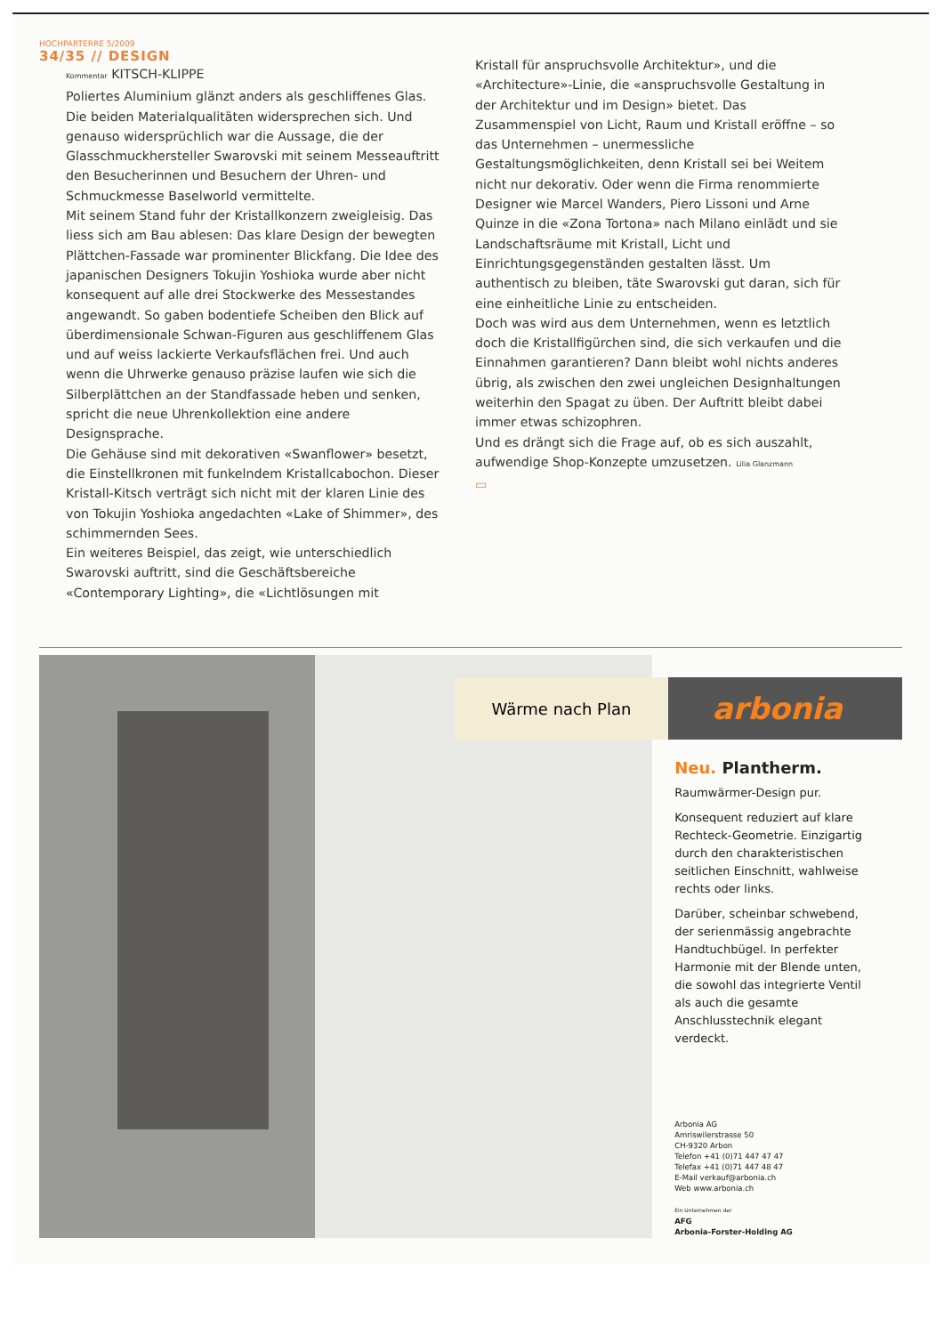HOCHPARTERRE 5/2009
34/35 // DESIGN
Kommentar KITSCH-KLIPPE
Poliertes Aluminium glänzt anders als geschliffenes Glas. Die beiden Materialqualitäten widersprechen sich. Und genauso widersprüchlich war die Aussage, die der Glasschmuckhersteller Swarovski mit seinem Messeauftritt den Besucherinnen und Besuchern der Uhren- und Schmuckmesse Baselworld vermittelte.
Mit seinem Stand fuhr der Kristallkonzern zweigleisig. Das liess sich am Bau ablesen: Das klare Design der bewegten Plättchen-Fassade war prominenter Blickfang. Die Idee des japanischen Designers Tokujin Yoshioka wurde aber nicht konsequent auf alle drei Stockwerke des Messestandes angewandt. So gaben bodentiefe Scheiben den Blick auf überdimensionale Schwan-Figuren aus geschliffenem Glas und auf weiss lackierte Verkaufsflächen frei. Und auch wenn die Uhrwerke genauso präzise laufen wie sich die Silberplättchen an der Standfassade heben und senken, spricht die neue Uhrenkollektion eine andere Designsprache.
Die Gehäuse sind mit dekorativen «Swanflower» besetzt, die Einstellkronen mit funkelndem Kristallcabochon. Dieser Kristall-Kitsch verträgt sich nicht mit der klaren Linie des von Tokujin Yoshioka angedachten «Lake of Shimmer», des schimmernden Sees.
Ein weiteres Beispiel, das zeigt, wie unterschiedlich Swarovski auftritt, sind die Geschäftsbereiche «Contemporary Lighting», die «Lichtlösungen mit
Kristall für anspruchsvolle Architektur», und die «Architecture»-Linie, die «anspruchsvolle Gestaltung in der Architektur und im Design» bietet. Das Zusammenspiel von Licht, Raum und Kristall eröffne – so das Unternehmen – unermessliche Gestaltungsmöglichkeiten, denn Kristall sei bei Weitem nicht nur dekorativ. Oder wenn die Firma renommierte Designer wie Marcel Wanders, Piero Lissoni und Arne Quinze in die «Zona Tortona» nach Milano einlädt und sie Landschaftsräume mit Kristall, Licht und Einrichtungsgegenständen gestalten lässt. Um authentisch zu bleiben, täte Swarovski gut daran, sich für eine einheitliche Linie zu entscheiden.
Doch was wird aus dem Unternehmen, wenn es letztlich doch die Kristallfigürchen sind, die sich verkaufen und die Einnahmen garantieren? Dann bleibt wohl nichts anderes übrig, als zwischen den zwei ungleichen Designhaltungen weiterhin den Spagat zu üben. Der Auftritt bleibt dabei immer etwas schizophren.
Und es drängt sich die Frage auf, ob es sich auszahlt, aufwendige Shop-Konzepte umzusetzen. Lilia Glanzmann
▭
Wärme nach Plan
arbonia
Neu. Plantherm.
Raumwärmer-Design pur.
Konsequent reduziert auf klare Rechteck-Geometrie. Einzigartig durch den charakteristischen seitlichen Einschnitt, wahlweise rechts oder links.
Darüber, scheinbar schwebend, der serienmässig angebrachte Handtuchbügel. In perfekter Harmonie mit der Blende unten, die sowohl das integrierte Ventil als auch die gesamte Anschlusstechnik elegant verdeckt.
Arbonia AG
Amriswilerstrasse 50
CH-9320 Arbon
Telefon +41 (0)71 447 47 47
Telefax +41 (0)71 447 48 47
E-Mail verkauf@arbonia.ch
Web www.arbonia.ch
Ein Unternehmen der
AFG
Arbonia-Forster-Holding AG